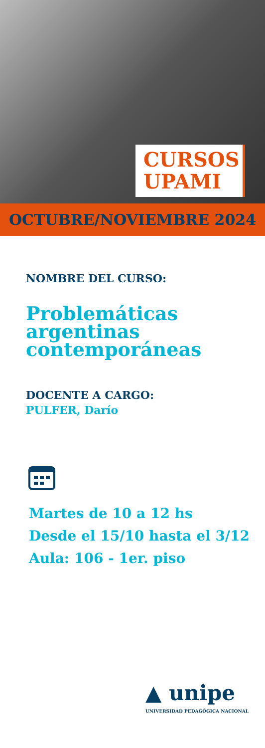CURSOS
UPAMI
OCTUBRE/NOVIEMBRE 2024
NOMBRE DEL CURSO:
Problemáticas argentinas contemporáneas
DOCENTE A CARGO:
PULFER, Darío
Martes de 10 a 12 hs
Desde el 15/10 hasta el 3/12
Aula: 106 - 1er. piso
▲ unipe
UNIVERSIDAD PEDAGÓGICA NACIONAL